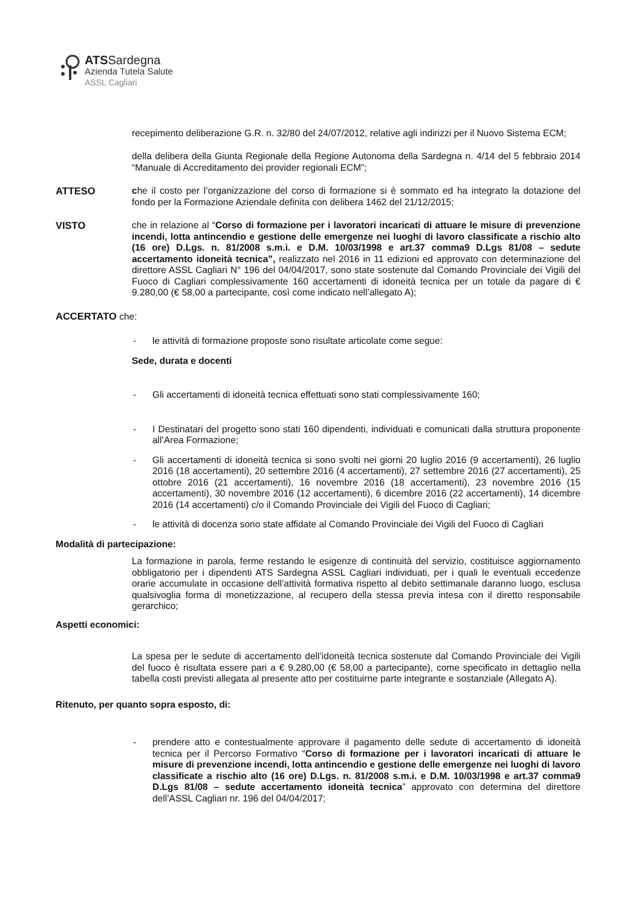ATSSardegna
Azienda Tutela Salute
ASSL Cagliari
recepimento deliberazione G.R. n. 32/80 del 24/07/2012, relative agli indirizzi per il Nuovo Sistema ECM;
della delibera della Giunta Regionale della Regione Autonoma della Sardegna n. 4/14 del 5 febbraio 2014 “Manuale di Accreditamento dei provider regionali ECM”;
ATTESO che il costo per l’organizzazione del corso di formazione si è sommato ed ha integrato la dotazione del fondo per la Formazione Aziendale definita con delibera 1462 del 21/12/2015;
VISTO che in relazione al “Corso di formazione per i lavoratori incaricati di attuare le misure di prevenzione incendi, lotta antincendio e gestione delle emergenze nei luoghi di lavoro classificate a rischio alto (16 ore) D.Lgs. n. 81/2008 s.m.i. e D.M. 10/03/1998 e art.37 comma9 D.Lgs 81/08 – sedute accertamento idoneità tecnica”, realizzato nel 2016 in 11 edizioni ed approvato con determinazione del direttore ASSL Cagliari N° 196 del 04/04/2017, sono state sostenute dal Comando Provinciale dei Vigili del Fuoco di Cagliari complessivamente 160 accertamenti di idoneità tecnica per un totale da pagare di € 9.280,00 (€ 58,00 a partecipante, così come indicato nell’allegato A);
ACCERTATO che:
- le attività di formazione proposte sono risultate articolate come segue:
Sede, durata e docenti
- Gli accertamenti di idoneità tecnica effettuati sono stati complessivamente 160;
- I Destinatari del progetto sono stati 160 dipendenti, individuati e comunicati dalla struttura proponente all’Area Formazione;
- Gli accertamenti di idoneità tecnica si sono svolti nei giorni 20 luglio 2016 (9 accertamenti), 26 luglio 2016 (18 accertamenti), 20 settembre 2016 (4 accertamenti), 27 settembre 2016 (27 accertamenti), 25 ottobre 2016 (21 accertamenti), 16 novembre 2016 (18 accertamenti), 23 novembre 2016 (15 accertamenti), 30 novembre 2016 (12 accertamenti), 6 dicembre 2016 (22 accertamenti), 14 dicembre 2016 (14 accertamenti) c/o il Comando Provinciale dei Vigili del Fuoco di Cagliari;
- le attività di docenza sono state affidate al Comando Provinciale dei Vigili del Fuoco di Cagliari
Modalità di partecipazione:
La formazione in parola, ferme restando le esigenze di continuità del servizio, costituisce aggiornamento obbligatorio per i dipendenti ATS Sardegna ASSL Cagliari individuati, per i quali le eventuali eccedenze orarie accumulate in occasione dell’attività formativa rispetto al debito settimanale daranno luogo, esclusa qualsivoglia forma di monetizzazione, al recupero della stessa previa intesa con il diretto responsabile gerarchico;
Aspetti economici:
La spesa per le sedute di accertamento dell’idoneità tecnica sostenute dal Comando Provinciale dei Vigili del fuoco è risultata essere pari a € 9.280,00 (€ 58,00 a partecipante), come specificato in dettaglio nella tabella costi previsti allegata al presente atto per costituirne parte integrante e sostanziale (Allegato A).
Ritenuto, per quanto sopra esposto, di:
- prendere atto e contestualmente approvare il pagamento delle sedute di accertamento di idoneità tecnica per il Percorso Formativo “Corso di formazione per i lavoratori incaricati di attuare le misure di prevenzione incendi, lotta antincendio e gestione delle emergenze nei luoghi di lavoro classificate a rischio alto (16 ore) D.Lgs. n. 81/2008 s.m.i. e D.M. 10/03/1998 e art.37 comma9 D.Lgs 81/08 – sedute accertamento idoneità tecnica” approvato con determina del direttore dell’ASSL Cagliari nr. 196 del 04/04/2017;